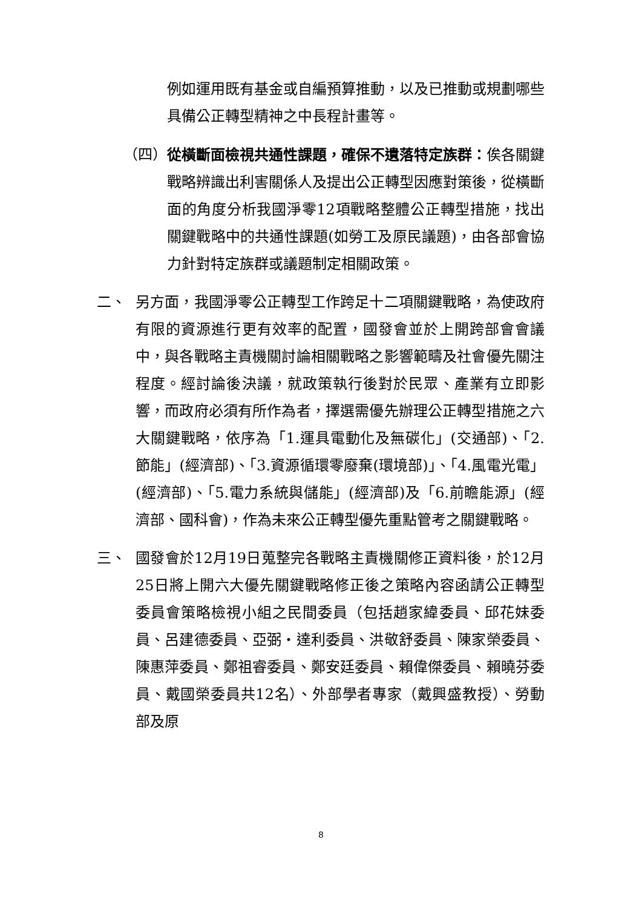例如運用既有基金或自編預算推動，以及已推動或規劃哪些具備公正轉型精神之中長程計畫等。
（四） 從橫斷面檢視共通性課題，確保不遺落特定族群：俟各關鍵戰略辨識出利害關係人及提出公正轉型因應對策後，從橫斷面的角度分析我國淨零12項戰略整體公正轉型措施，找出關鍵戰略中的共通性課題(如勞工及原民議題)，由各部會協力針對特定族群或議題制定相關政策。
二、 另方面，我國淨零公正轉型工作跨足十二項關鍵戰略，為使政府有限的資源進行更有效率的配置，國發會並於上開跨部會會議中，與各戰略主責機關討論相關戰略之影響範疇及社會優先關注程度。經討論後決議，就政策執行後對於民眾、產業有立即影響，而政府必須有所作為者，擇選需優先辦理公正轉型措施之六大關鍵戰略，依序為「1.運具電動化及無碳化」(交通部)、「2.節能」(經濟部)、「3.資源循環零廢棄(環境部)」、「4.風電光電」(經濟部)、「5.電力系統與儲能」(經濟部)及「6.前瞻能源」(經濟部、國科會)，作為未來公正轉型優先重點管考之關鍵戰略。
三、 國發會於12月19日蒐整完各戰略主責機關修正資料後，於12月25日將上開六大優先關鍵戰略修正後之策略內容函請公正轉型委員會策略檢視小組之民間委員（包括趙家緯委員、邱花妹委員、呂建德委員、亞弼・達利委員、洪敬舒委員、陳家榮委員、陳惠萍委員、鄭祖睿委員、鄭安廷委員、賴偉傑委員、賴曉芬委員、戴國榮委員共12名）、外部學者專家（戴興盛教授）、勞動部及原
8